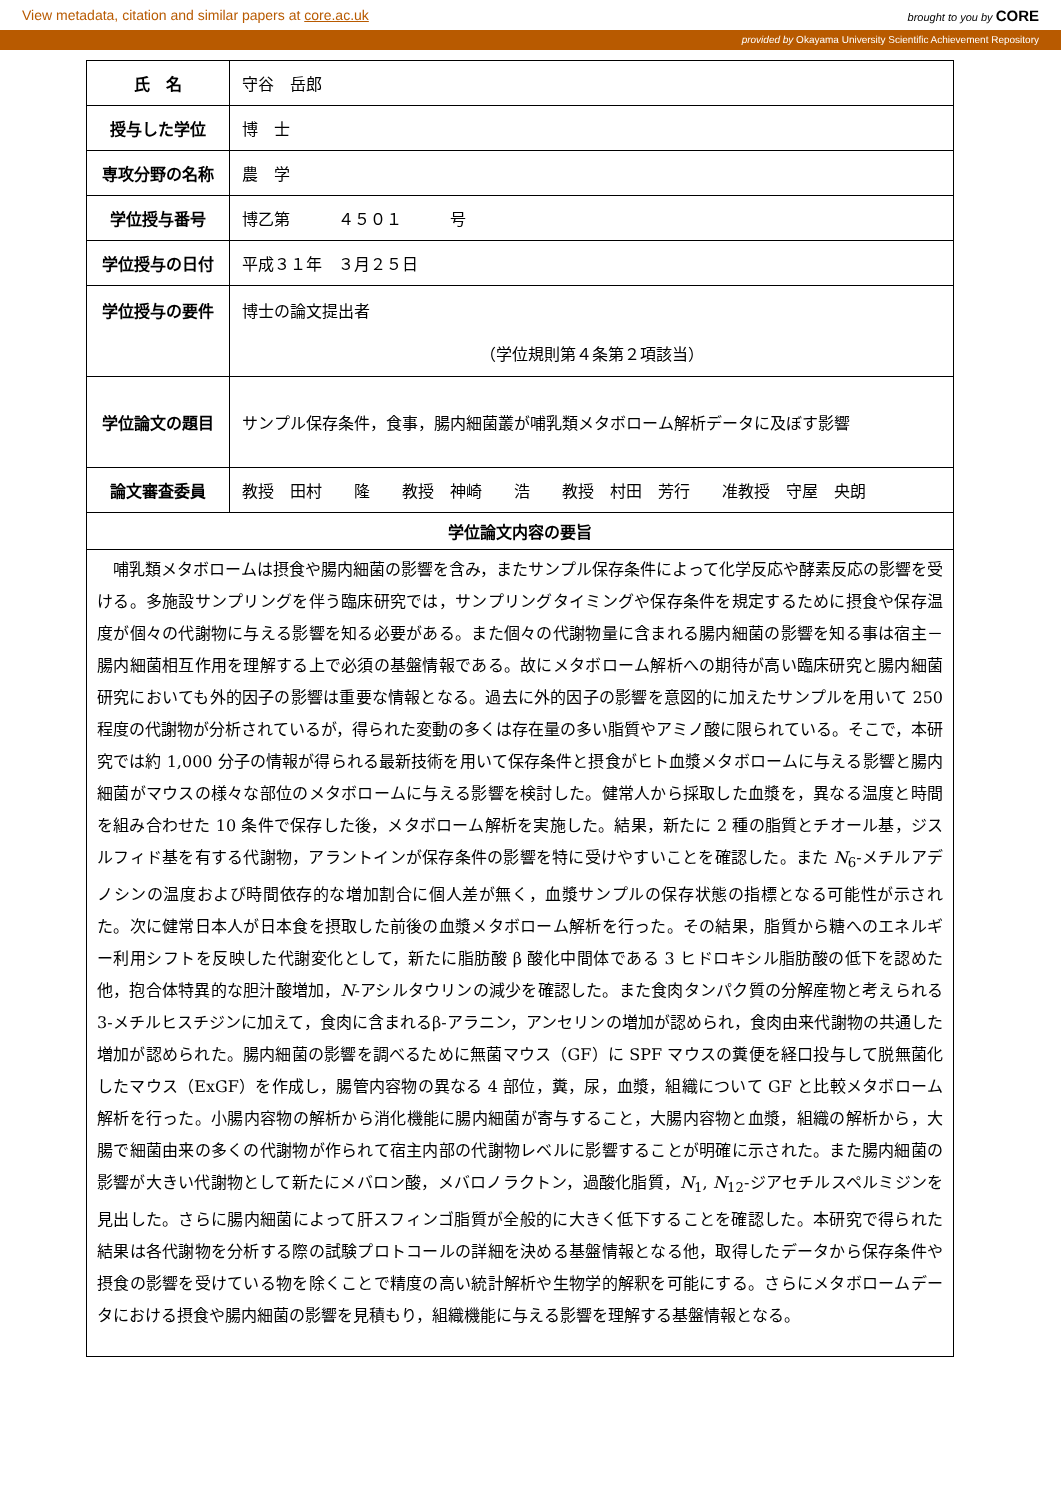View metadata, citation and similar papers at core.ac.uk brought to you by CORE
provided by Okayama University Scientific Achievement Repository
| 氏 名 | 守谷 岳郎 |
| 授与した学位 | 博 士 |
| 専攻分野の名称 | 農 学 |
| 学位授与番号 | 博乙第 ４５０１ 号 |
| 学位授与の日付 | 平成３１年 ３月２５日 |
| 学位授与の要件 | 博士の論文提出者 （学位規則第４条第２項該当） |
| 学位論文の題目 | サンプル保存条件，食事，腸内細菌叢が哺乳類メタボローム解析データに及ぼす影響 |
| 論文審査委員 | 教授 田村 隆 教授 神崎 浩 教授 村田 芳行 准教授 守屋 央朗 |
学位論文内容の要旨
哺乳類メタボロームは摂食や腸内細菌の影響を含み，またサンプル保存条件によって化学反応や酵素反応の影響を受ける。多施設サンプリングを伴う臨床研究では，サンプリングタイミングや保存条件を規定するために摂食や保存温度が個々の代謝物に与える影響を知る必要がある。また個々の代謝物量に含まれる腸内細菌の影響を知る事は宿主－腸内細菌相互作用を理解する上で必須の基盤情報である。故にメタボローム解析への期待が高い臨床研究と腸内細菌研究においても外的因子の影響は重要な情報となる。過去に外的因子の影響を意図的に加えたサンプルを用いて 250 程度の代謝物が分析されているが，得られた変動の多くは存在量の多い脂質やアミノ酸に限られている。そこで，本研究では約 1,000 分子の情報が得られる最新技術を用いて保存条件と摂食がヒト血漿メタボロームに与える影響と腸内細菌がマウスの様々な部位のメタボロームに与える影響を検討した。健常人から採取した血漿を，異なる温度と時間を組み合わせた 10 条件で保存した後，メタボローム解析を実施した。結果，新たに 2 種の脂質とチオール基，ジスルフィド基を有する代謝物，アラントインが保存条件の影響を特に受けやすいことを確認した。また N<sub>6</sub>-メチルアデノシンの温度および時間依存的な増加割合に個人差が無く，血漿サンプルの保存状態の指標となる可能性が示された。次に健常日本人が日本食を摂取した前後の血漿メタボローム解析を行った。その結果，脂質から糖へのエネルギー利用シフトを反映した代謝変化として，新たに脂肪酸 β 酸化中間体である 3 ヒドロキシル脂肪酸の低下を認めた他，抱合体特異的な胆汁酸増加，N-アシルタウリンの減少を確認した。また食肉タンパク質の分解産物と考えられる 3-メチルヒスチジンに加えて，食肉に含まれるβ-アラニン，アンセリンの増加が認められ，食肉由来代謝物の共通した増加が認められた。腸内細菌の影響を調べるために無菌マウス（GF）に SPF マウスの糞便を経口投与して脱無菌化したマウス（ExGF）を作成し，腸管内容物の異なる 4 部位，糞，尿，血漿，組織について GF と比較メタボローム解析を行った。小腸内容物の解析から消化機能に腸内細菌が寄与すること，大腸内容物と血漿，組織の解析から，大腸で細菌由来の多くの代謝物が作られて宿主内部の代謝物レベルに影響することが明確に示された。また腸内細菌の影響が大きい代謝物として新たにメバロン酸，メバロノラクトン，過酸化脂質，N<sub>1</sub>, N<sub>12</sub>-ジアセチルスペルミジンを見出した。さらに腸内細菌によって肝スフィンゴ脂質が全般的に大きく低下することを確認した。本研究で得られた結果は各代謝物を分析する際の試験プロトコールの詳細を決める基盤情報となる他，取得したデータから保存条件や摂食の影響を受けている物を除くことで精度の高い統計解析や生物学的解釈を可能にする。さらにメタボロームデータにおける摂食や腸内細菌の影響を見積もり，組織機能に与える影響を理解する基盤情報となる。